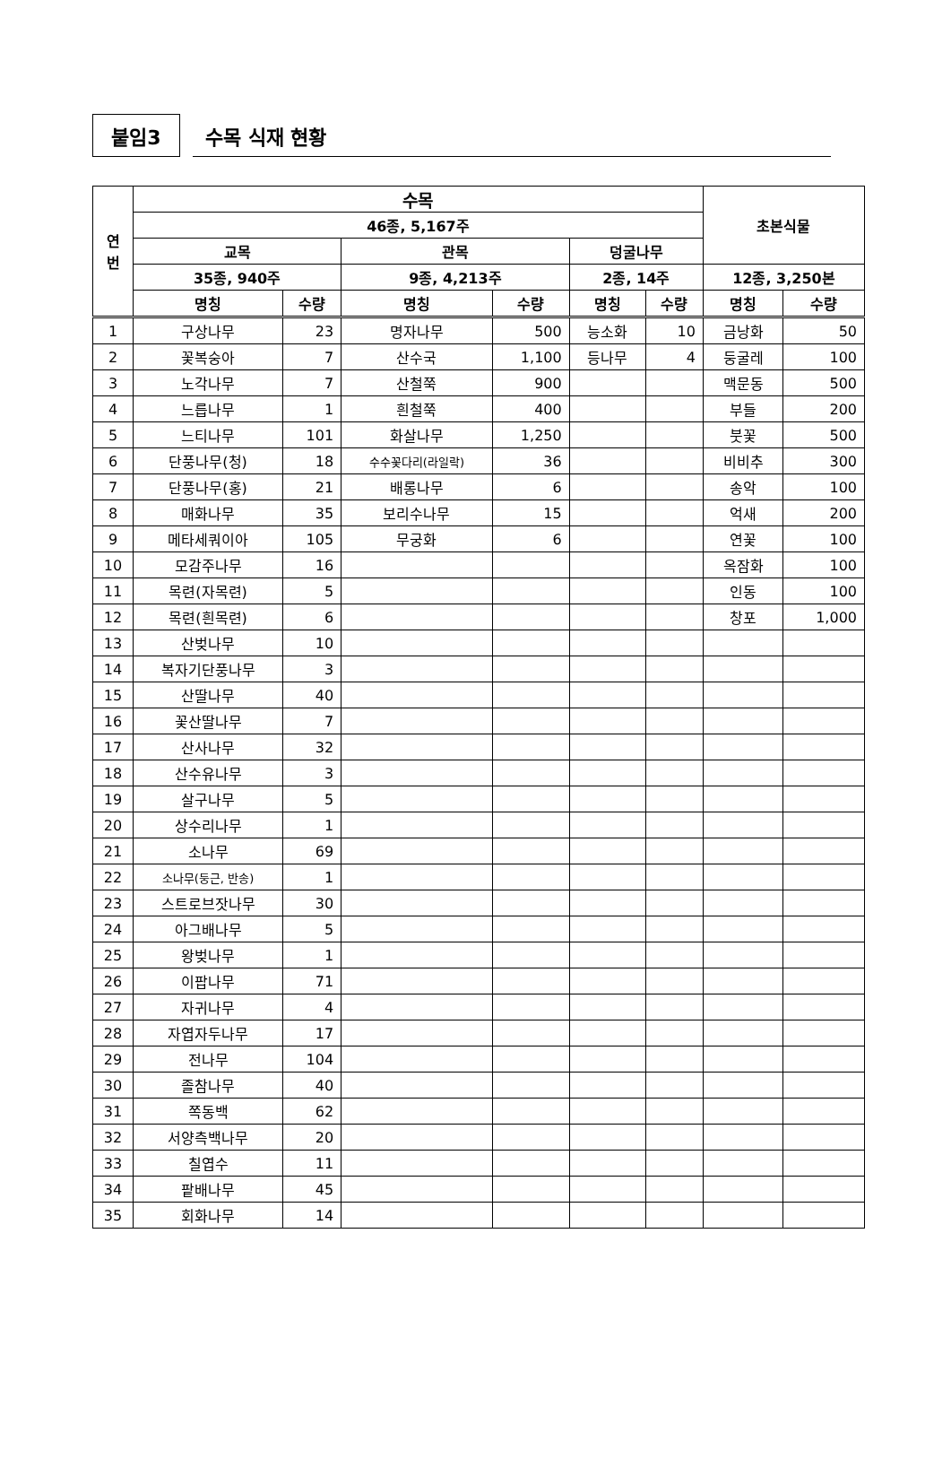붙임3
수목 식재 현황
| 연 번 | 수목 | | | | | | 초본식물 | |
| --- | --- | --- | --- | --- | --- | --- | --- | --- |
| | 46종, 5,167주 | | | | | | | |
| | 교목 | | 관목 | | 덩굴나무 | | | |
| | 35종, 940주 | | 9종, 4,213주 | | 2종, 14주 | | 12종, 3,250본 | |
| | 명칭 | 수량 | 명칭 | 수량 | 명칭 | 수량 | 명칭 | 수량 |
| 1 | 구상나무 | 23 | 명자나무 | 500 | 능소화 | 10 | 금낭화 | 50 |
| 2 | 꽃복숭아 | 7 | 산수국 | 1,100 | 등나무 | 4 | 둥굴레 | 100 |
| 3 | 노각나무 | 7 | 산철쭉 | 900 | | | 맥문동 | 500 |
| 4 | 느릅나무 | 1 | 흰철쭉 | 400 | | | 부들 | 200 |
| 5 | 느티나무 | 101 | 화살나무 | 1,250 | | | 붓꽃 | 500 |
| 6 | 단풍나무(청) | 18 | 수수꽃다리(라일락) | 36 | | | 비비추 | 300 |
| 7 | 단풍나무(홍) | 21 | 배롱나무 | 6 | | | 송악 | 100 |
| 8 | 매화나무 | 35 | 보리수나무 | 15 | | | 억새 | 200 |
| 9 | 메타세쿼이아 | 105 | 무궁화 | 6 | | | 연꽃 | 100 |
| 10 | 모감주나무 | 16 | | | | | 옥잠화 | 100 |
| 11 | 목련(자목련) | 5 | | | | | 인동 | 100 |
| 12 | 목련(흰목련) | 6 | | | | | 창포 | 1,000 |
| 13 | 산벚나무 | 10 | | | | | | |
| 14 | 복자기단풍나무 | 3 | | | | | | |
| 15 | 산딸나무 | 40 | | | | | | |
| 16 | 꽃산딸나무 | 7 | | | | | | |
| 17 | 산사나무 | 32 | | | | | | |
| 18 | 산수유나무 | 3 | | | | | | |
| 19 | 살구나무 | 5 | | | | | | |
| 20 | 상수리나무 | 1 | | | | | | |
| 21 | 소나무 | 69 | | | | | | |
| 22 | 소나무(둥근, 반송) | 1 | | | | | | |
| 23 | 스트로브잣나무 | 30 | | | | | | |
| 24 | 아그배나무 | 5 | | | | | | |
| 25 | 왕벚나무 | 1 | | | | | | |
| 26 | 이팝나무 | 71 | | | | | | |
| 27 | 자귀나무 | 4 | | | | | | |
| 28 | 자엽자두나무 | 17 | | | | | | |
| 29 | 전나무 | 104 | | | | | | |
| 30 | 졸참나무 | 40 | | | | | | |
| 31 | 쪽동백 | 62 | | | | | | |
| 32 | 서양측백나무 | 20 | | | | | | |
| 33 | 칠엽수 | 11 | | | | | | |
| 34 | 팥배나무 | 45 | | | | | | |
| 35 | 회화나무 | 14 | | | | | | |